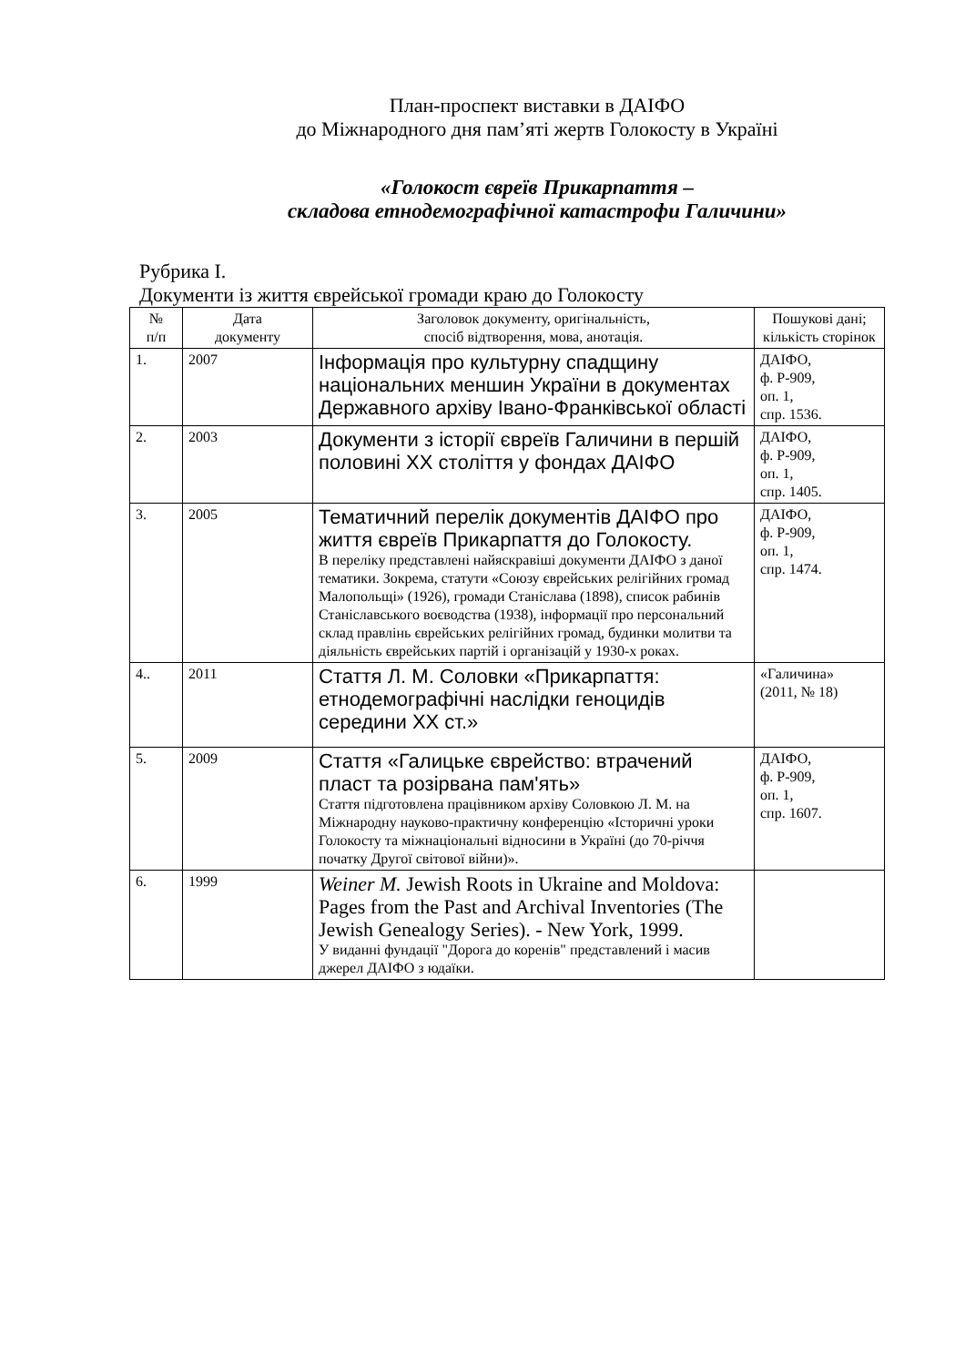План-проспект виставки в ДАІФО
до Міжнародного дня пам’яті жертв Голокосту в Україні
«Голокост євреїв Прикарпаття –
складова етнодемографічної катастрофи Галичини»
Рубрика І.
Документи із життя єврейської громади краю до Голокосту
| № п/п | Дата документу | Заголовок документу, оригінальність, спосіб відтворення, мова, анотація. | Пошукові дані; кількість сторінок |
| --- | --- | --- | --- |
| 1. | 2007 | Інформація про культурну спадщину національних меншин України в документах Державного архіву Івано-Франківської області | ДАІФО, ф. Р-909, оп. 1, спр. 1536. |
| 2. | 2003 | Документи з історії євреїв Галичини в першій половині ХХ століття у фондах ДАІФО | ДАІФО, ф. Р-909, оп. 1, спр. 1405. |
| 3. | 2005 | Тематичний перелік документів ДАІФО про життя євреїв Прикарпаття до Голокосту. В переліку представлені найяскравіші документи ДАІФО з даної тематики. Зокрема, статути «Союзу єврейських релігійних громад Малопольщі» (1926), громади Станіслава (1898), список рабинів Станіславського воєводства (1938), інформації про персональний склад правлінь єврейських релігійних громад, будинки молитви та діяльність єврейських партій і організацій у 1930-х роках. | ДАІФО, ф. Р-909, оп. 1, спр. 1474. |
| 4.. | 2011 | Стаття Л. М. Соловки «Прикарпаття: етнодемографічні наслідки геноцидів середини ХХ ст.» | «Галичина» (2011, № 18) |
| 5. | 2009 | Стаття «Галицьке єврейство: втрачений пласт та розірвана пам'ять» Стаття підготовлена працівником архіву Соловкою Л. М. на Міжнародну науково-практичну конференцію «Історичні уроки Голокосту та міжнаціональні відносини в Україні (до 70-річчя початку Другої світової війни)». | ДАІФО, ф. Р-909, оп. 1, спр. 1607. |
| 6. | 1999 | Weiner M. Jewish Roots in Ukraine and Moldova: Pages from the Past and Archival Inventories (The Jewish Genealogy Series). - New York, 1999. У виданні фундації "Дорога до коренів" представлений і масив джерел ДАІФО з юдаїки. | |